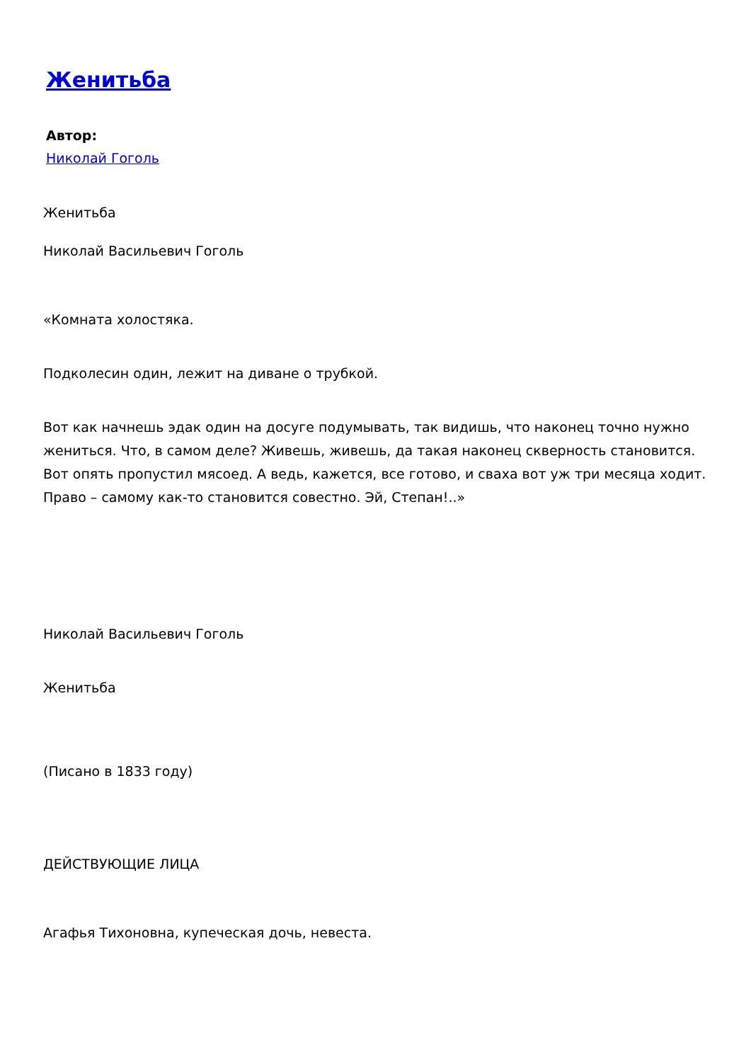Женитьба
Автор:
Николай Гоголь
Женитьба
Николай Васильевич Гоголь
«Комната холостяка.
Подколесин один, лежит на диване о трубкой.
Вот как начнешь эдак один на досуге подумывать, так видишь, что наконец точно нужно жениться. Что, в самом деле? Живешь, живешь, да такая наконец скверность становится. Вот опять пропустил мясоед. А ведь, кажется, все готово, и сваха вот уж три месяца ходит. Право – самому как-то становится совестно. Эй, Степан!..»
Николай Васильевич Гоголь
Женитьба
(Писано в 1833 году)
ДЕЙСТВУЮЩИЕ ЛИЦА
Агафья Тихоновна, купеческая дочь, невеста.